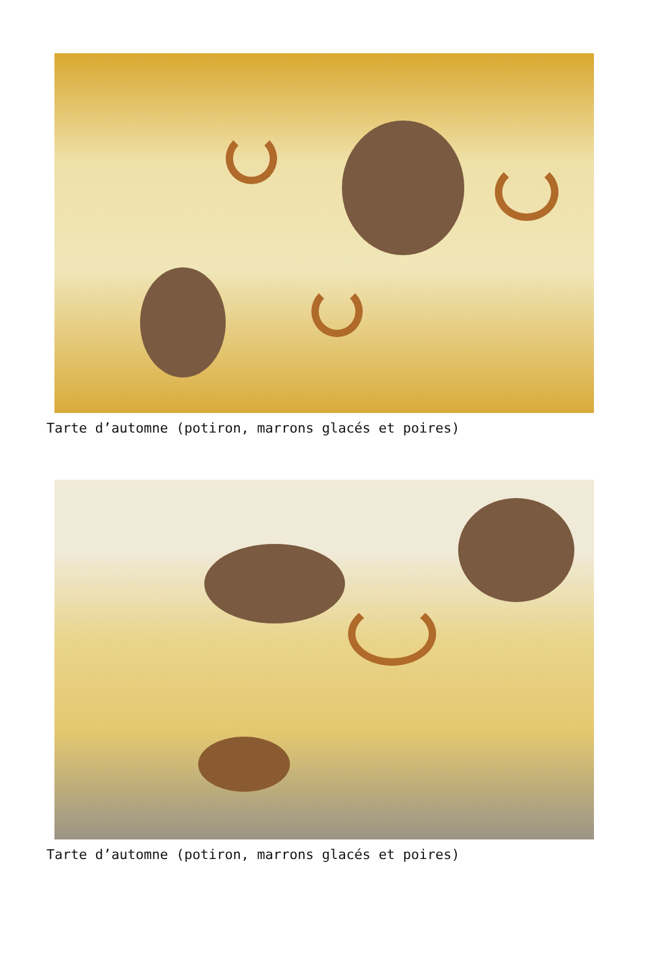Tarte d’automne (potiron, marrons glacés et poires)
Tarte d’automne (potiron, marrons glacés et poires)